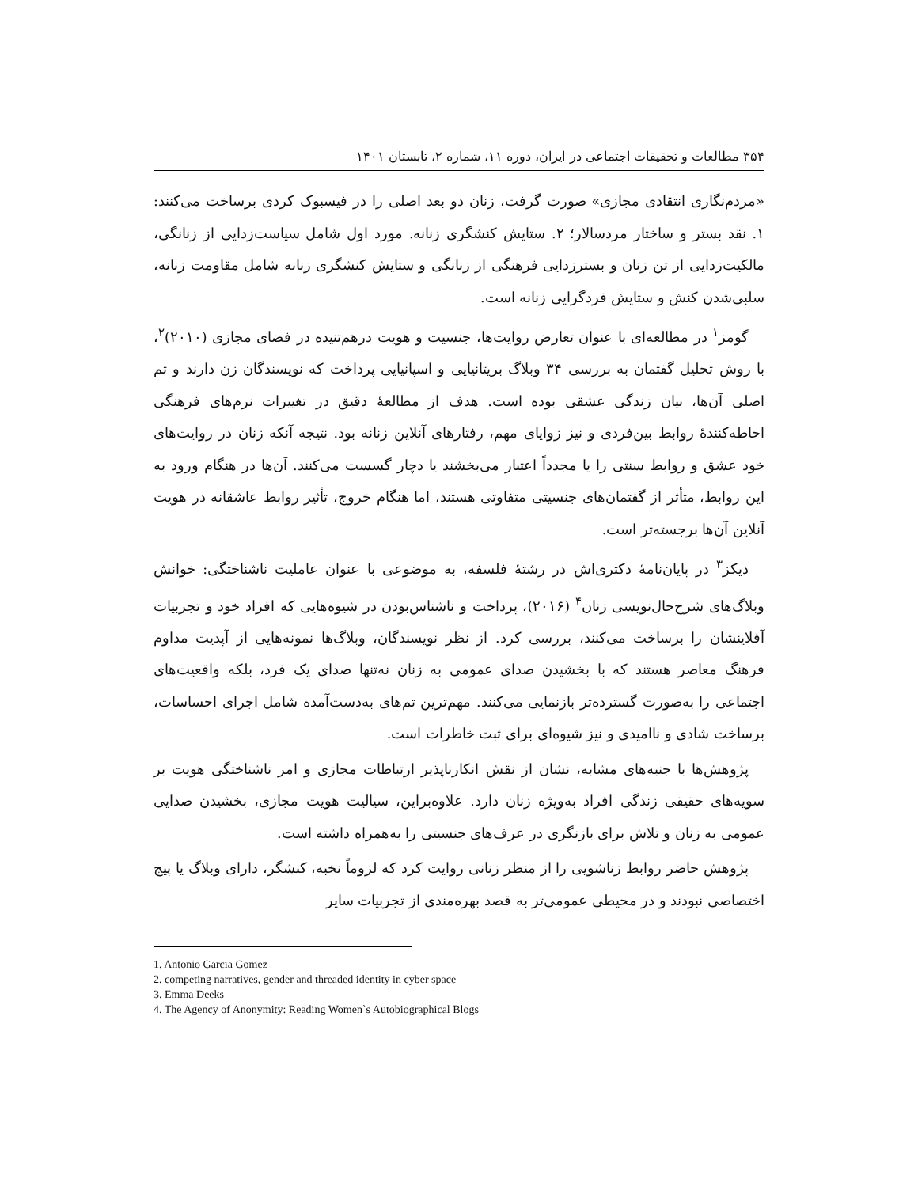۳۵۴ مطالعات و تحقیقات اجتماعی در ایران، دوره ۱۱، شماره ۲، تابستان ۱۴۰۱
«مردم‌نگاری انتقادی مجازی» صورت گرفت، زنان دو بعد اصلی را در فیسبوک کردی برساخت می‌کنند: ۱. نقد بستر و ساختار مردسالار؛ ۲. ستایش کنشگری زنانه. مورد اول شامل سیاست‌زدایی از زنانگی، مالکیت‌زدایی از تن زنان و بسترزدایی فرهنگی از زنانگی و ستایش کنشگری زنانه شامل مقاومت زنانه، سلبی‌شدن کنش و ستایش فردگرایی زنانه است.
گومز<sup>۱</sup> در مطالعه‌ای با عنوان تعارض روایت‌ها، جنسیت و هویت درهم‌تنیده در فضای مجازی (۲۰۱۰)<sup>۲</sup>، با روش تحلیل گفتمان به بررسی ۳۴ وبلاگ بریتانیایی و اسپانیایی پرداخت که نویسندگان زن دارند و تم اصلی آن‌ها، بیان زندگی عشقی بوده است. هدف از مطالعهٔ دقیق در تغییرات نرم‌های فرهنگی احاطه‌کنندهٔ روابط بین‌فردی و نیز زوایای مهم، رفتارهای آنلاین زنانه بود. نتیجه آنکه زنان در روایت‌های خود عشق و روابط سنتی را یا مجدداً اعتبار می‌بخشند یا دچار گسست می‌کنند. آن‌ها در هنگام ورود به این روابط، متأثر از گفتمان‌های جنسیتی متفاوتی هستند، اما هنگام خروج، تأثیر روابط عاشقانه در هویت آنلاین آن‌ها برجسته‌تر است.
دیکز<sup>۳</sup> در پایان‌نامهٔ دکتری‌اش در رشتهٔ فلسفه، به موضوعی با عنوان عاملیت ناشناختگی: خوانش وبلاگ‌های شرح‌حال‌نویسی زنان<sup>۴</sup> (۲۰۱۶)، پرداخت و ناشناس‌بودن در شیوه‌هایی که افراد خود و تجربیات آفلاینشان را برساخت می‌کنند، بررسی کرد. از نظر نویسندگان، وبلاگ‌ها نمونه‌هایی از آپدیت مداوم فرهنگ معاصر هستند که با بخشیدن صدای عمومی به زنان نه‌تنها صدای یک فرد، بلکه واقعیت‌های اجتماعی را به‌صورت گسترده‌تر بازنمایی می‌کنند. مهم‌ترین تم‌های به‌دست‌آمده شامل اجرای احساسات، برساخت شادی و ناامیدی و نیز شیوه‌ای برای ثبت خاطرات است.
پژوهش‌ها با جنبه‌های مشابه، نشان از نقش انکارناپذیر ارتباطات مجازی و امر ناشناختگی هویت بر سویه‌های حقیقی زندگی افراد به‌ویژه زنان دارد. علاوه‌براین، سیالیت هویت مجازی، بخشیدن صدایی عمومی به زنان و تلاش برای بازنگری در عرف‌های جنسیتی را به‌همراه داشته است.
پژوهش حاضر روابط زناشویی را از منظر زنانی روایت کرد که لزوماً نخبه، کنشگر، دارای وبلاگ یا پیج اختصاصی نبودند و در محیطی عمومی‌تر به قصد بهره‌مندی از تجربیات سایر
1. Antonio Garcia Gomez
2. competing narratives, gender and threaded identity in cyber space
3. Emma Deeks
4. The Agency of Anonymity: Reading Women`s Autobiographical Blogs